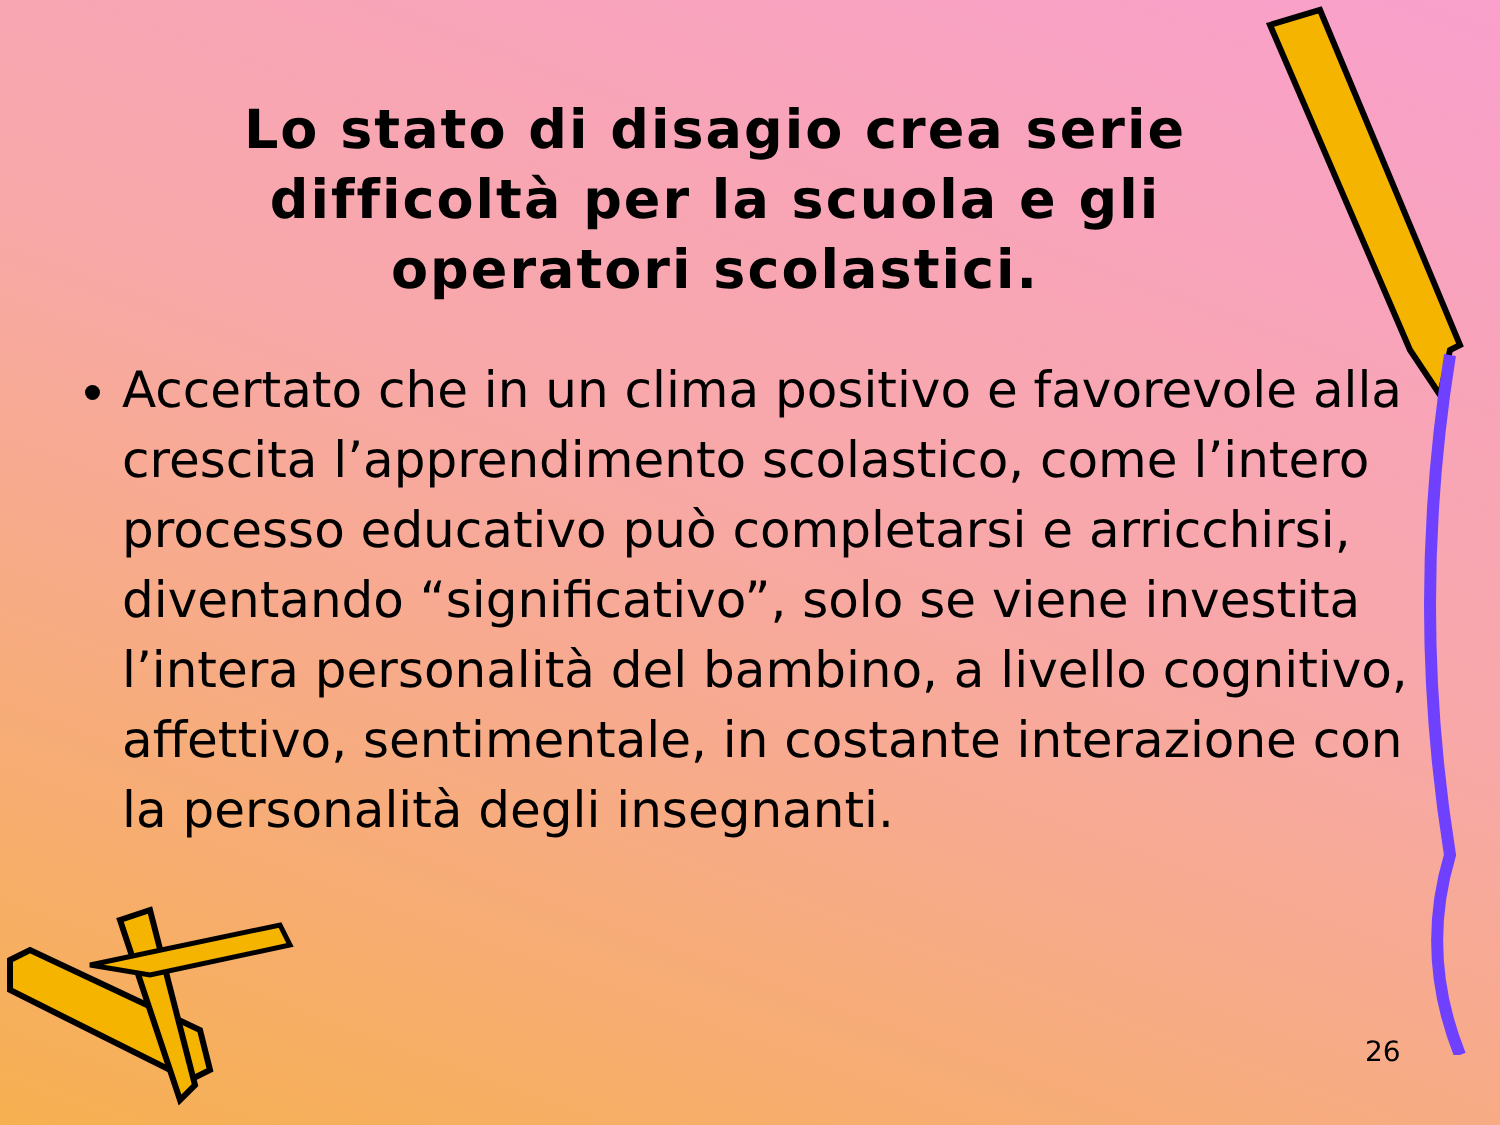Lo stato di disagio crea serie difficoltà per la scuola e gli operatori scolastici.
Accertato che in un clima positivo e favorevole alla crescita l’apprendimento scolastico, come l’intero processo educativo può completarsi e arricchirsi, diventando “significativo”, solo se viene investita l’intera personalità del bambino, a livello cognitivo, affettivo, sentimentale, in costante interazione con la personalità degli insegnanti.
26